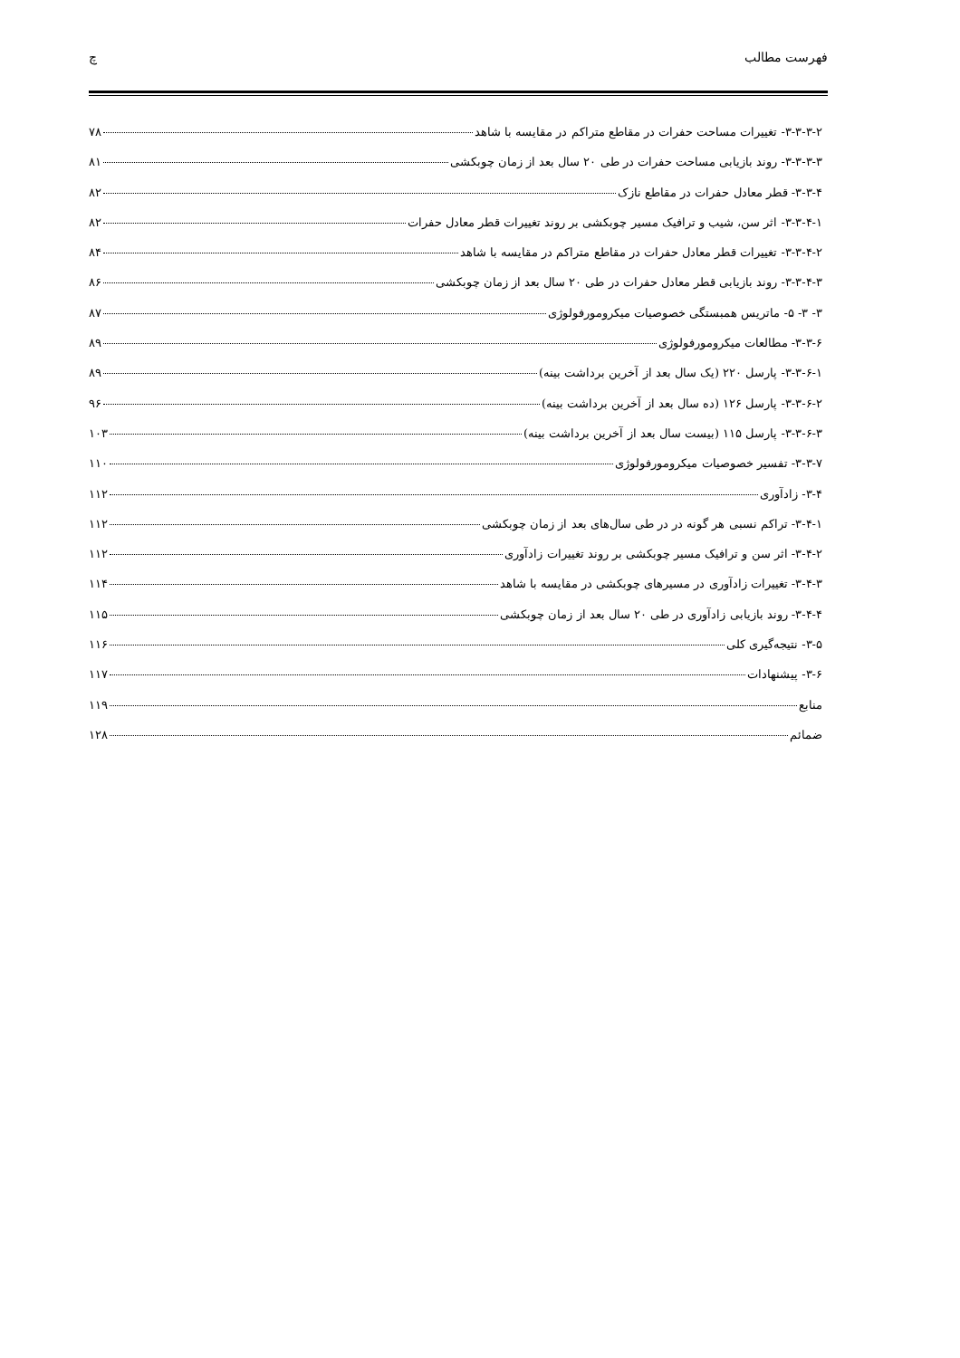فهرست مطالب چ
۳-۳-۳-۲- تغییرات مساحت حفرات در مقاطع متراکم در مقایسه با شاهد ۷۸
۳-۳-۳-۳- روند بازیابی مساحت حفرات در طی ۲۰ سال بعد از زمان چوبکشی ۸۱
۳-۳-۴- قطر معادل حفرات در مقاطع نازک ۸۲
۳-۳-۴-۱- اثر سن، شیب و ترافیک مسیر چوبکشی بر روند تغییرات قطر معادل حفرات ۸۲
۳-۳-۴-۲- تغییرات قطر معادل حفرات در مقاطع متراکم در مقایسه با شاهد ۸۴
۳-۳-۴-۳- روند بازیابی قطر معادل حفرات در طی ۲۰ سال بعد از زمان چوبکشی ۸۶
۳- ۳- ۵- ماتریس همبستگی خصوصیات میکرومورفولوژی ۸۷
۳-۳-۶- مطالعات میکرومورفولوژی ۸۹
۳-۳-۶-۱- پارسل ۲۲۰ (یک سال بعد از آخرین برداشت بینه) ۸۹
۳-۳-۶-۲- پارسل ۱۲۶ (ده سال بعد از آخرین برداشت بینه) ۹۶
۳-۳-۶-۳- پارسل ۱۱۵ (بیست سال بعد از آخرین برداشت بینه) ۱۰۳
۳-۳-۷- تفسیر خصوصیات میکرومورفولوژی ۱۱۰
۳-۴- زادآوری ۱۱۲
۳-۴-۱- تراکم نسبی هر گونه در در طی سال‌های بعد از زمان چوبکشی ۱۱۲
۳-۴-۲- اثر سن و ترافیک مسیر چوبکشی بر روند تغییرات زادآوری ۱۱۲
۳-۴-۳- تغییرات زادآوری در مسیرهای چوبکشی در مقایسه با شاهد ۱۱۴
۳-۴-۴- روند بازیابی زادآوری در طی ۲۰ سال بعد از زمان چوبکشی ۱۱۵
۳-۵- نتیجه‌گیری کلی ۱۱۶
۳-۶- پیشنهادات ۱۱۷
منابع ۱۱۹
ضمائم ۱۲۸